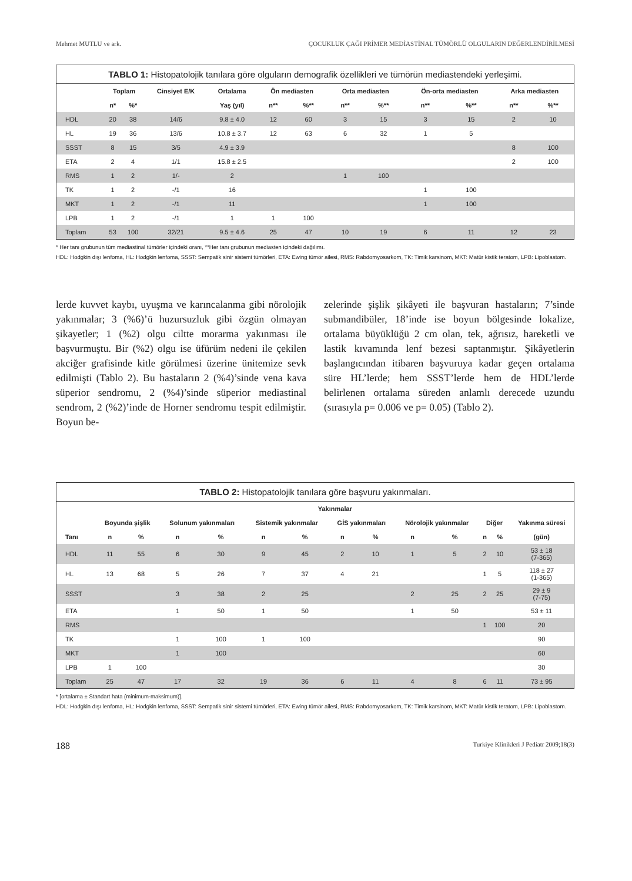Mehmet MUTLU ve ark. ÇOCUKLUK ÇAĞI PRİMER MEDİASTİNAL TÜMÖRLÜ OLGULARIN DEĞERLENDİRİLMESİ
TABLO 1: Histopatolojik tanılara göre olguların demografik özellikleri ve tümörün mediastendeki yerleşimi.
| | Toplam | | Cinsiyet E/K | Ortalama | Ön mediasten | | Orta mediasten | | Ön-orta mediasten | | Arka mediasten | |
| --- | --- | --- | --- | --- | --- | --- | --- | --- | --- | --- | --- | --- |
| | n* | %* | | Yaş (yıl) | n** | %** | n** | %** | n** | %** | n** | %** |
| HDL | 20 | 38 | 14/6 | 9.8 ± 4.0 | 12 | 60 | 3 | 15 | 3 | 15 | 2 | 10 |
| HL | 19 | 36 | 13/6 | 10.8 ± 3.7 | 12 | 63 | 6 | 32 | 1 | 5 | | |
| SSST | 8 | 15 | 3/5 | 4.9 ± 3.9 | | | | | | | 8 | 100 |
| ETA | 2 | 4 | 1/1 | 15.8 ± 2.5 | | | | | | | 2 | 100 |
| RMS | 1 | 2 | 1/- | 2 | | | 1 | 100 | | | | |
| TK | 1 | 2 | -/1 | 16 | | | | | 1 | 100 | | |
| MKT | 1 | 2 | -/1 | 11 | | | | | 1 | 100 | | |
| LPB | 1 | 2 | -/1 | 1 | 1 | 100 | | | | | | |
| Toplam | 53 | 100 | 32/21 | 9.5 ± 4.6 | 25 | 47 | 10 | 19 | 6 | 11 | 12 | 23 |
* Her tanı grubunun tüm mediastinal tümörler içindeki oranı, **Her tanı grubunun mediasten içindeki dağılımı.
HDL: Hodgkin dışı lenfoma, HL: Hodgkin lenfoma, SSST: Sempatik sinir sistemi tümörleri, ETA: Ewing tümör ailesi, RMS: Rabdomyosarkom, TK: Timik karsinom, MKT: Matür kistik teratom, LPB: Lipoblastom.
lerde kuvvet kaybı, uyuşma ve karıncalanma gibi nörolojik yakınmalar; 3 (%6)’ü huzursuzluk gibi özgün olmayan şikayetler; 1 (%2) olgu ciltte morarma yakınması ile başvurmuştu. Bir (%2) olgu ise üfürüm nedeni ile çekilen akciğer grafisinde kitle görülmesi üzerine ünitemize sevk edilmişti (Tablo 2). Bu hastaların 2 (%4)’sinde vena kava süperior sendromu, 2 (%4)’sinde süperior mediastinal sendrom, 2 (%2)’inde de Horner sendromu tespit edilmiştir. Boyun be-
zelerinde şişlik şikâyeti ile başvuran hastaların; 7’sinde submandibüler, 18’inde ise boyun bölgesinde lokalize, ortalama büyüklüğü 2 cm olan, tek, ağrısız, hareketli ve lastik kıvamında lenf bezesi saptanmıştır. Şikâyetlerin başlangıcından itibaren başvuruya kadar geçen ortalama süre HL’lerde; hem SSST’lerde hem de HDL’lerde belirlenen ortalama süreden anlamlı derecede uzundu (sırasıyla p= 0.006 ve p= 0.05) (Tablo 2).
TABLO 2: Histopatolojik tanılara göre başvuru yakınmaları.
| | Yakınmalar | | | | | | | | | | | | |
| --- | --- | --- | --- | --- | --- | --- | --- | --- | --- | --- | --- | --- | --- |
| | Boyunda şişlik | | Solunum yakınmaları | | Sistemik yakınmalar | | GİS yakınmaları | | Nörolojik yakınmalar | | Diğer | | Yakınma süresi |
| Tanı | n | % | n | % | n | % | n | % | n | % | n | % | (gün) |
| HDL | 11 | 55 | 6 | 30 | 9 | 45 | 2 | 10 | 1 | 5 | 2 | 10 | 53 ± 18 (7-365) |
| HL | 13 | 68 | 5 | 26 | 7 | 37 | 4 | 21 | | | 1 | 5 | 118 ± 27 (1-365) |
| SSST | | | 3 | 38 | 2 | 25 | | | 2 | 25 | 2 | 25 | 29 ± 9 (7-75) |
| ETA | | | 1 | 50 | 1 | 50 | | | 1 | 50 | | | 53 ± 11 |
| RMS | | | | | | | | | | | 1 | 100 | 20 |
| TK | | | 1 | 100 | 1 | 100 | | | | | | | 90 |
| MKT | | | 1 | 100 | | | | | | | | | 60 |
| LPB | 1 | 100 | | | | | | | | | | | 30 |
| Toplam | 25 | 47 | 17 | 32 | 19 | 36 | 6 | 11 | 4 | 8 | 6 | 11 | 73 ± 95 |
* [ortalama ± Standart hata (minimum-maksimum)].
HDL: Hodgkin dışı lenfoma, HL: Hodgkin lenfoma, SSST: Sempatik sinir sistemi tümörleri, ETA: Ewing tümör ailesi, RMS: Rabdomyosarkom, TK: Timik karsinom, MKT: Matür kistik teratom, LPB: Lipoblastom.
188 Turkiye Klinikleri J Pediatr 2009;18(3)